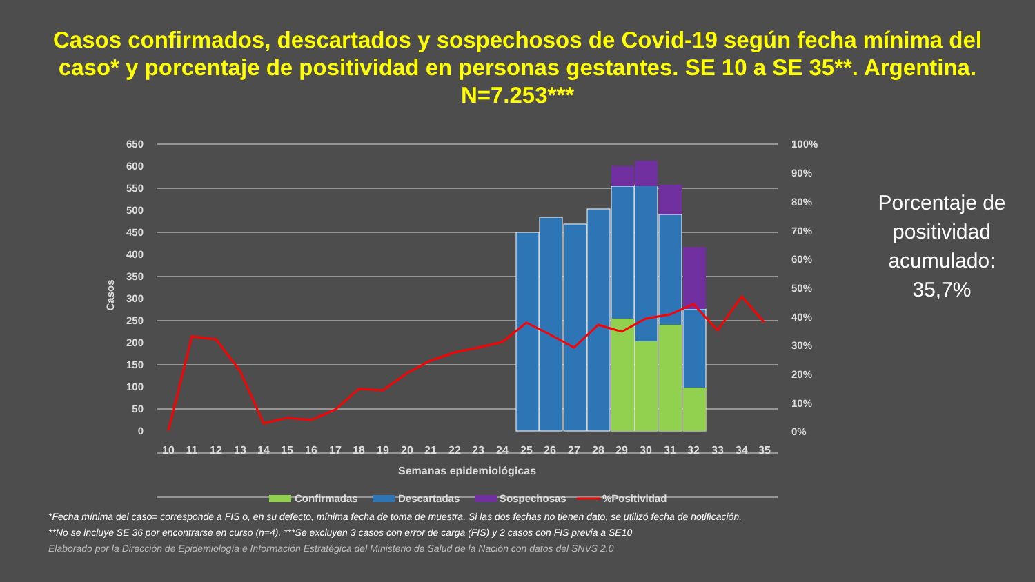Casos confirmados, descartados y sospechosos de Covid-19 según fecha mínima del caso* y porcentaje de positividad en personas gestantes. SE 10 a SE 35**. Argentina. N=7.253***
650
600
550
500
450
400
350
300
250
200
150
100
50
0
100%
90%
80%
70%
60%
50%
40%
30%
20%
10%
0%
Casos
10
11
12
13
14
15
16
17
18
19
20
21
22
23
24
25
26
27
28
29
30
31
32
33
34
35
Semanas epidemiológicas
Confirmadas
Descartadas
Sospechosas
%Positividad
Porcentaje de
positividad
acumulado:
35,7%
*Fecha mínima del caso= corresponde a FIS o, en su defecto, mínima fecha de toma de muestra. Si las dos fechas no tienen dato, se utilizó fecha de notificación.
**No se incluye SE 36 por encontrarse en curso (n=4). ***Se excluyen 3 casos con error de carga (FIS) y 2 casos con FIS previa a SE10
Elaborado por la Dirección de Epidemiología e Información Estratégica del Ministerio de Salud de la Nación con datos del SNVS 2.0